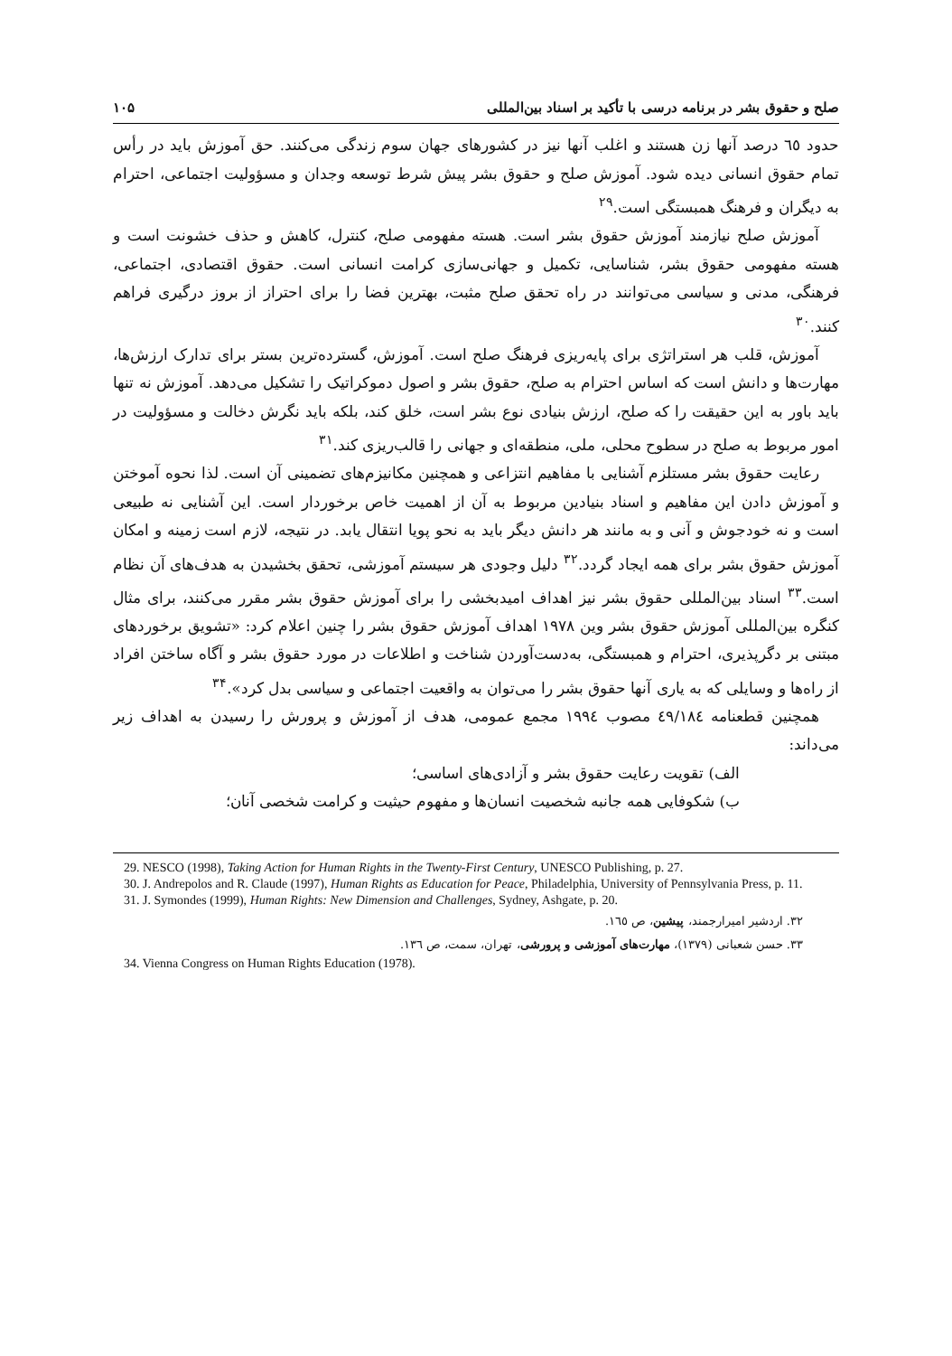صلح و حقوق بشر در برنامه درسی با تأکید بر اسناد بین‌المللی ۱۰۵
حدود ٦٥ درصد آنها زن هستند و اغلب آنها نیز در کشورهای جهان سوم زندگی می‌کنند. حق آموزش باید در رأس تمام حقوق انسانی دیده شود. آموزش صلح و حقوق بشر پیش شرط توسعه وجدان و مسؤولیت اجتماعی، احترام به دیگران و فرهنگ همبستگی است.<sup>۲۹</sup>
آموزش صلح نیازمند آموزش حقوق بشر است. هسته مفهومی صلح، کنترل، کاهش و حذف خشونت است و هسته مفهومی حقوق بشر، شناسایی، تکمیل و جهانی‌سازی کرامت انسانی است. حقوق اقتصادی، اجتماعی، فرهنگی، مدنی و سیاسی می‌توانند در راه تحقق صلح مثبت، بهترین فضا را برای احتراز از بروز درگیری فراهم کنند.<sup>۳۰</sup>
آموزش، قلب هر استراتژی برای پایه‌ریزی فرهنگ صلح است. آموزش، گسترده‌ترین بستر برای تدارک ارزش‌ها، مهارت‌ها و دانش است که اساس احترام به صلح، حقوق بشر و اصول دموکراتیک را تشکیل می‌دهد. آموزش نه تنها باید باور به این حقیقت را که صلح، ارزش بنیادی نوع بشر است، خلق کند، بلکه باید نگرش دخالت و مسؤولیت در امور مربوط به صلح در سطوح محلی، ملی، منطقه‌ای و جهانی را قالب‌ریزی کند.<sup>۳۱</sup>
رعایت حقوق بشر مستلزم آشنایی با مفاهیم انتزاعی و همچنین مکانیزم‌های تضمینی آن است. لذا نحوه آموختن و آموزش دادن این مفاهیم و اسناد بنیادین مربوط به آن از اهمیت خاص برخوردار است. این آشنایی نه طبیعی است و نه خودجوش و آنی و به مانند هر دانش دیگر باید به نحو پویا انتقال یابد. در نتیجه، لازم است زمینه و امکان آموزش حقوق بشر برای همه ایجاد گردد.<sup>۳۲</sup> دلیل وجودی هر سیستم آموزشی، تحقق بخشیدن به هدف‌های آن نظام است.<sup>۳۳</sup> اسناد بین‌المللی حقوق بشر نیز اهداف امیدبخشی را برای آموزش حقوق بشر مقرر می‌کنند، برای مثال کنگره بین‌المللی آموزش حقوق بشر وین ۱۹۷۸ اهداف آموزش حقوق بشر را چنین اعلام کرد: «تشویق برخوردهای مبتنی بر دگرپذیری، احترام و همبستگی، به‌دست‌آوردن شناخت و اطلاعات در مورد حقوق بشر و آگاه ساختن افراد از راه‌ها و وسایلی که به یاری آنها حقوق بشر را می‌توان به واقعیت اجتماعی و سیاسی بدل کرد».<sup>۳۴</sup>
همچنین قطعنامه ٤٩/١٨٤ مصوب ١٩٩٤ مجمع عمومی، هدف از آموزش و پرورش را رسیدن به اهداف زیر می‌داند:
الف) تقویت رعایت حقوق بشر و آزادی‌های اساسی؛
ب) شکوفایی همه جانبه شخصیت انسان‌ها و مفهوم حیثیت و کرامت شخصی آنان؛
29. NESCO (1998), Taking Action for Human Rights in the Twenty-First Century, UNESCO Publishing, p. 27.
30. J. Andrepolos and R. Claude (1997), Human Rights as Education for Peace, Philadelphia, University of Pennsylvania Press, p. 11.
31. J. Symondes (1999), Human Rights: New Dimension and Challenges, Sydney, Ashgate, p. 20.
۳۲. اردشیر امیرارجمند، پیشین، ص ١٦٥.
۳۳. حسن شعبانی (۱۳۷۹)، مهارت‌های آموزشی و پرورشی، تهران، سمت، ص ۱۳٦.
34. Vienna Congress on Human Rights Education (1978).